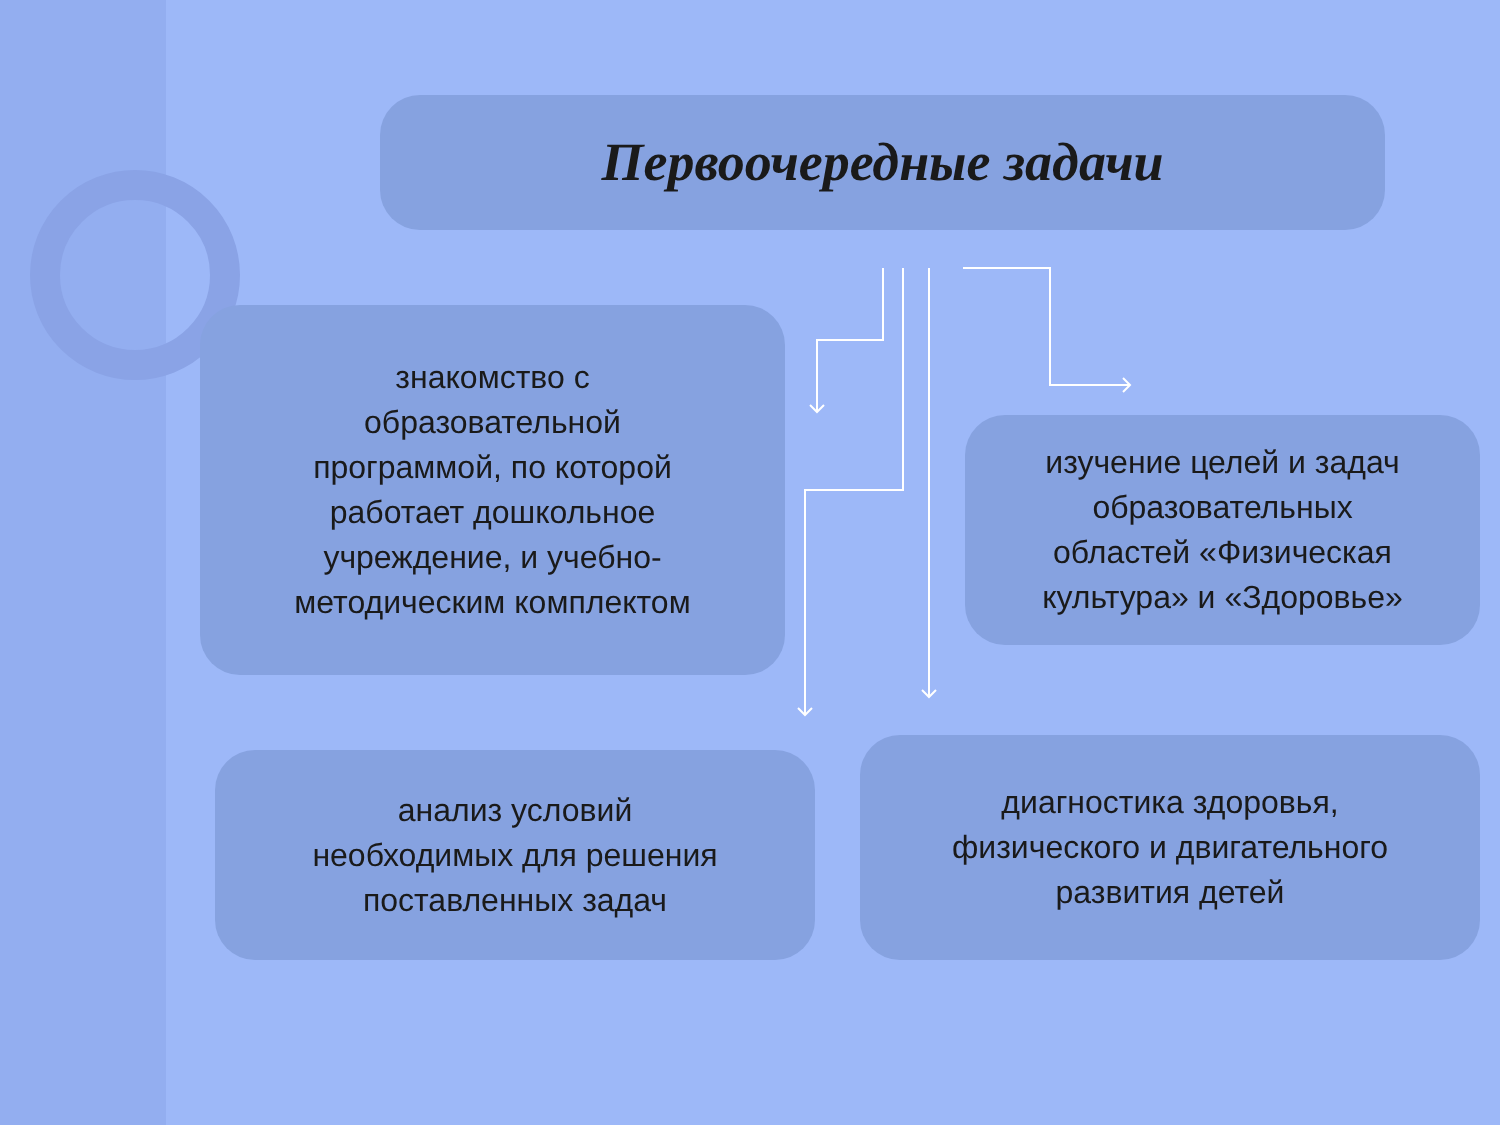Первоочередные задачи
знакомство с
образовательной
программой, по которой
работает дошкольное
учреждение, и учебно-
методическим комплектом
изучение целей и задач
образовательных
областей «Физическая
культура» и «Здоровье»
анализ условий
необходимых для решения
поставленных задач
диагностика здоровья,
физического и двигательного
развития детей